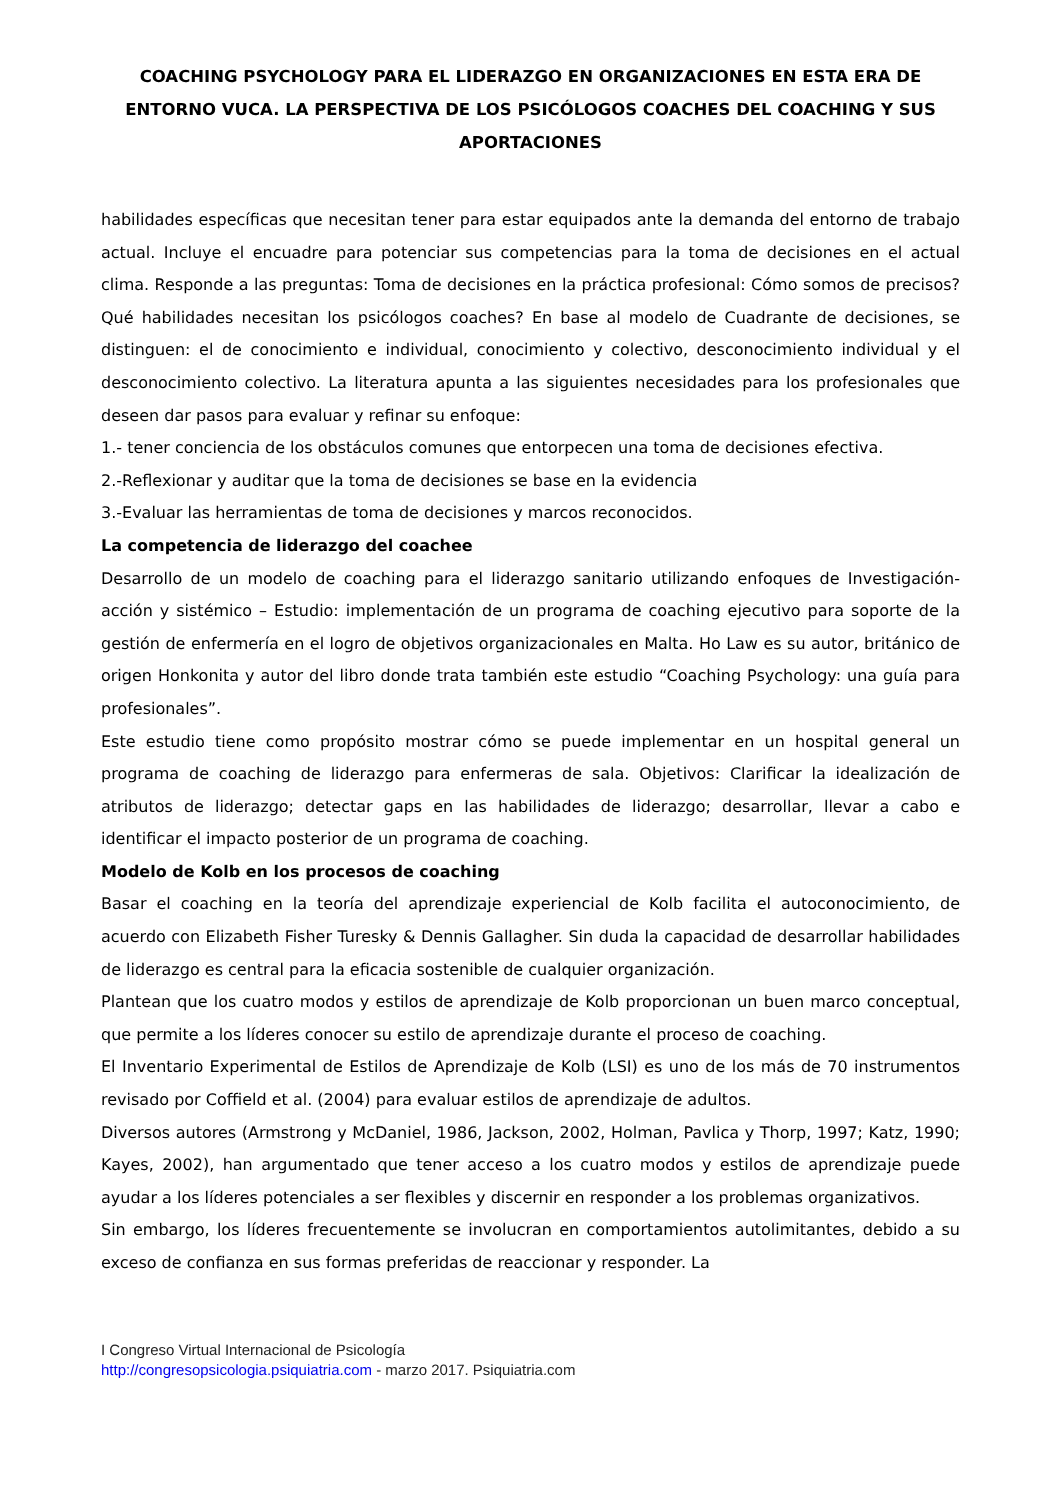COACHING PSYCHOLOGY PARA EL LIDERAZGO EN ORGANIZACIONES EN ESTA ERA DE ENTORNO VUCA. LA PERSPECTIVA DE LOS PSICÓLOGOS COACHES DEL COACHING Y SUS APORTACIONES
habilidades específicas que necesitan tener para estar equipados ante la demanda del entorno de trabajo actual. Incluye el encuadre para potenciar sus competencias para la toma de decisiones en el actual clima. Responde a las preguntas: Toma de decisiones en la práctica profesional: Cómo somos de precisos? Qué habilidades necesitan los psicólogos coaches? En base al modelo de Cuadrante de decisiones, se distinguen: el de conocimiento e individual, conocimiento y colectivo, desconocimiento individual y el desconocimiento colectivo. La literatura apunta a las siguientes necesidades para los profesionales que deseen dar pasos para evaluar y refinar su enfoque:
1.- tener conciencia de los obstáculos comunes que entorpecen una toma de decisiones efectiva.
2.-Reflexionar y auditar que la toma de decisiones se base en la evidencia
3.-Evaluar las herramientas de toma de decisiones y marcos reconocidos.
La competencia de liderazgo del coachee
Desarrollo de un modelo de coaching para el liderazgo sanitario utilizando enfoques de Investigación-acción y sistémico – Estudio: implementación de un programa de coaching ejecutivo para soporte de la gestión de enfermería en el logro de objetivos organizacionales en Malta. Ho Law es su autor, británico de origen Honkonita y autor del libro donde trata también este estudio “Coaching Psychology: una guía para profesionales”.
Este estudio tiene como propósito mostrar cómo se puede implementar en un hospital general un programa de coaching de liderazgo para enfermeras de sala. Objetivos: Clarificar la idealización de atributos de liderazgo; detectar gaps en las habilidades de liderazgo; desarrollar, llevar a cabo e identificar el impacto posterior de un programa de coaching.
Modelo de Kolb en los procesos de coaching
Basar el coaching en la teoría del aprendizaje experiencial de Kolb facilita el autoconocimiento, de acuerdo con Elizabeth Fisher Turesky & Dennis Gallagher. Sin duda la capacidad de desarrollar habilidades de liderazgo es central para la eficacia sostenible de cualquier organización.
Plantean que los cuatro modos y estilos de aprendizaje de Kolb proporcionan un buen marco conceptual, que permite a los líderes conocer su estilo de aprendizaje durante el proceso de coaching.
El Inventario Experimental de Estilos de Aprendizaje de Kolb (LSI) es uno de los más de 70 instrumentos revisado por Coffield et al. (2004) para evaluar estilos de aprendizaje de adultos.
Diversos autores (Armstrong y McDaniel, 1986, Jackson, 2002, Holman, Pavlica y Thorp, 1997; Katz, 1990; Kayes, 2002), han argumentado que tener acceso a los cuatro modos y estilos de aprendizaje puede ayudar a los líderes potenciales a ser flexibles y discernir en responder a los problemas organizativos.
Sin embargo, los líderes frecuentemente se involucran en comportamientos autolimitantes, debido a su exceso de confianza en sus formas preferidas de reaccionar y responder. La
I Congreso Virtual Internacional de Psicología
http://congresopsicologia.psiquiatria.com - marzo 2017. Psiquiatria.com